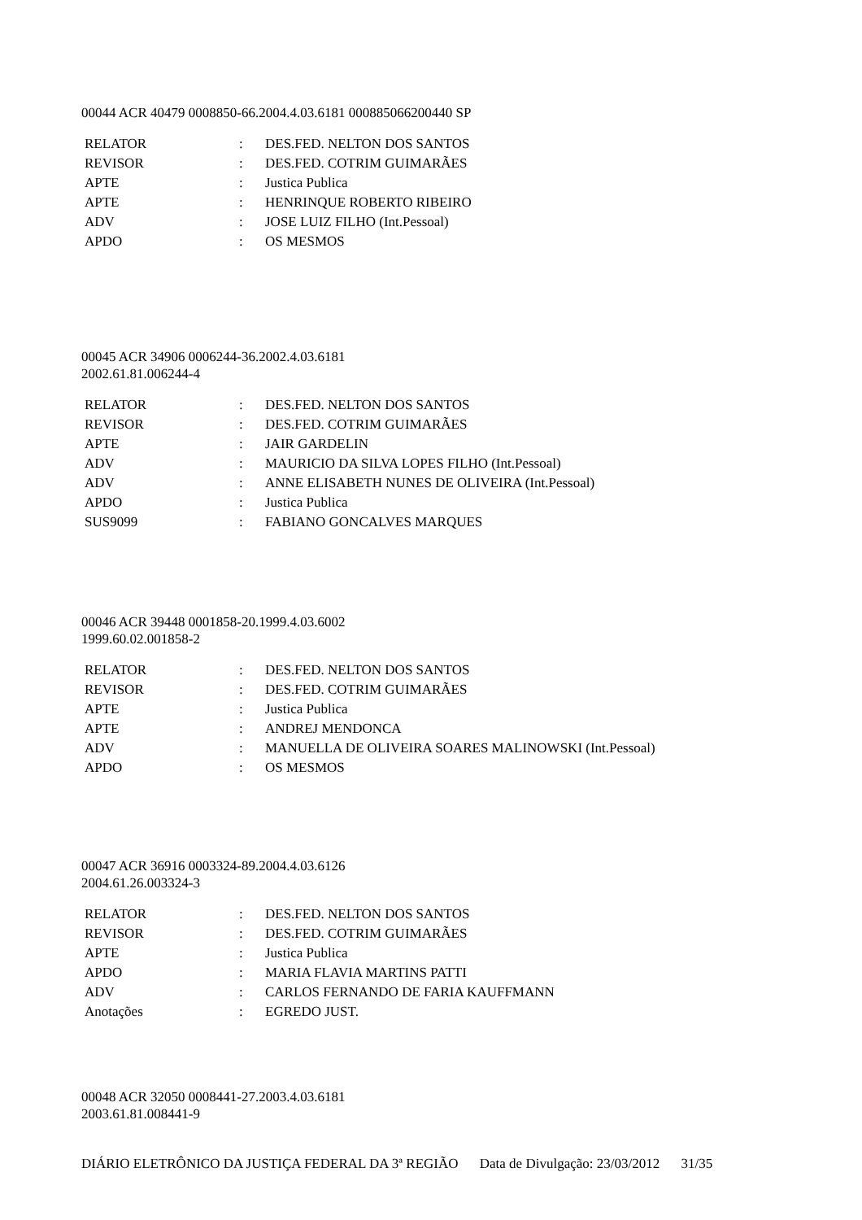00044 ACR 40479 0008850-66.2004.4.03.6181 000885066200440 SP
| RELATOR | : | DES.FED. NELTON DOS SANTOS |
| REVISOR | : | DES.FED. COTRIM GUIMARÃES |
| APTE | : | Justica Publica |
| APTE | : | HENRINQUE ROBERTO RIBEIRO |
| ADV | : | JOSE LUIZ FILHO (Int.Pessoal) |
| APDO | : | OS MESMOS |
00045 ACR 34906 0006244-36.2002.4.03.6181
2002.61.81.006244-4
| RELATOR | : | DES.FED. NELTON DOS SANTOS |
| REVISOR | : | DES.FED. COTRIM GUIMARÃES |
| APTE | : | JAIR GARDELIN |
| ADV | : | MAURICIO DA SILVA LOPES FILHO (Int.Pessoal) |
| ADV | : | ANNE ELISABETH NUNES DE OLIVEIRA (Int.Pessoal) |
| APDO | : | Justica Publica |
| SUS9099 | : | FABIANO GONCALVES MARQUES |
00046 ACR 39448 0001858-20.1999.4.03.6002
1999.60.02.001858-2
| RELATOR | : | DES.FED. NELTON DOS SANTOS |
| REVISOR | : | DES.FED. COTRIM GUIMARÃES |
| APTE | : | Justica Publica |
| APTE | : | ANDREJ MENDONCA |
| ADV | : | MANUELLA DE OLIVEIRA SOARES MALINOWSKI (Int.Pessoal) |
| APDO | : | OS MESMOS |
00047 ACR 36916 0003324-89.2004.4.03.6126
2004.61.26.003324-3
| RELATOR | : | DES.FED. NELTON DOS SANTOS |
| REVISOR | : | DES.FED. COTRIM GUIMARÃES |
| APTE | : | Justica Publica |
| APDO | : | MARIA FLAVIA MARTINS PATTI |
| ADV | : | CARLOS FERNANDO DE FARIA KAUFFMANN |
| Anotações | : | EGREDO JUST. |
00048 ACR 32050 0008441-27.2003.4.03.6181
2003.61.81.008441-9
DIÁRIO ELETRÔNICO DA JUSTIÇA FEDERAL DA 3ª REGIÃO Data de Divulgação: 23/03/2012 31/35